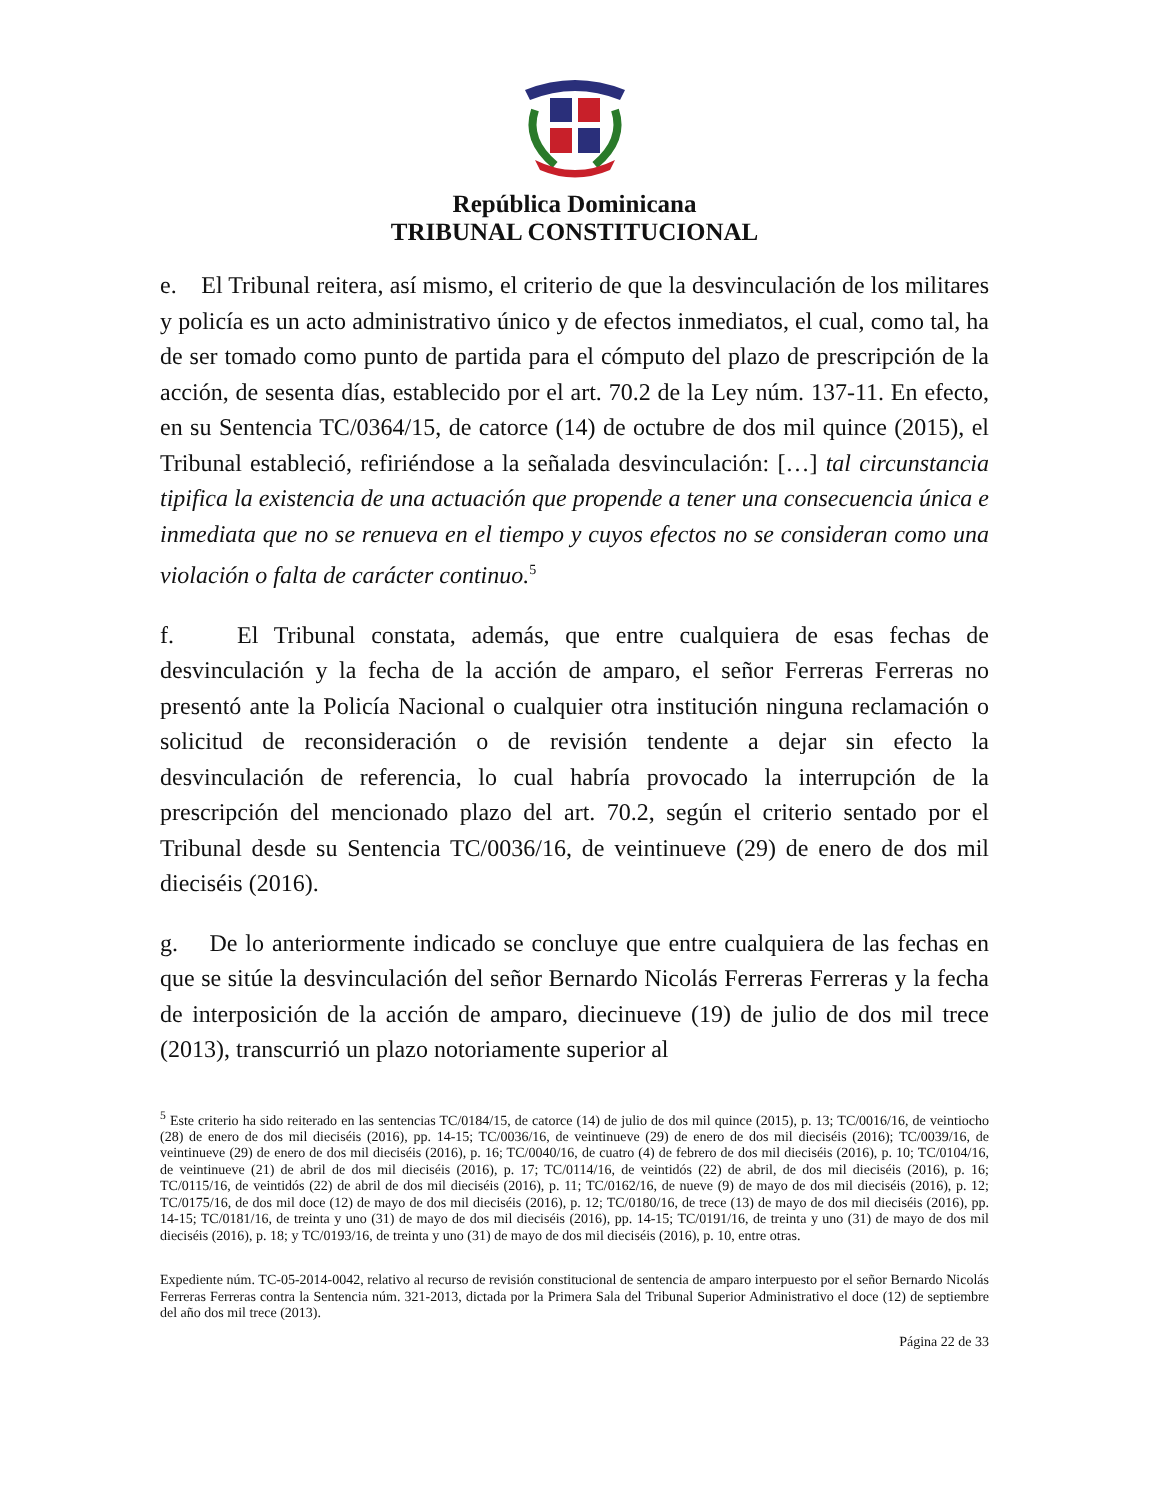República Dominicana
TRIBUNAL CONSTITUCIONAL
e. El Tribunal reitera, así mismo, el criterio de que la desvinculación de los militares y policía es un acto administrativo único y de efectos inmediatos, el cual, como tal, ha de ser tomado como punto de partida para el cómputo del plazo de prescripción de la acción, de sesenta días, establecido por el art. 70.2 de la Ley núm. 137-11. En efecto, en su Sentencia TC/0364/15, de catorce (14) de octubre de dos mil quince (2015), el Tribunal estableció, refiriéndose a la señalada desvinculación: […] tal circunstancia tipifica la existencia de una actuación que propende a tener una consecuencia única e inmediata que no se renueva en el tiempo y cuyos efectos no se consideran como una violación o falta de carácter continuo.<sup>5</sup>
f. El Tribunal constata, además, que entre cualquiera de esas fechas de desvinculación y la fecha de la acción de amparo, el señor Ferreras Ferreras no presentó ante la Policía Nacional o cualquier otra institución ninguna reclamación o solicitud de reconsideración o de revisión tendente a dejar sin efecto la desvinculación de referencia, lo cual habría provocado la interrupción de la prescripción del mencionado plazo del art. 70.2, según el criterio sentado por el Tribunal desde su Sentencia TC/0036/16, de veintinueve (29) de enero de dos mil dieciséis (2016).
g. De lo anteriormente indicado se concluye que entre cualquiera de las fechas en que se sitúe la desvinculación del señor Bernardo Nicolás Ferreras Ferreras y la fecha de interposición de la acción de amparo, diecinueve (19) de julio de dos mil trece (2013), transcurrió un plazo notoriamente superior al
<sup>5</sup> Este criterio ha sido reiterado en las sentencias TC/0184/15, de catorce (14) de julio de dos mil quince (2015), p. 13; TC/0016/16, de veintiocho (28) de enero de dos mil dieciséis (2016), pp. 14-15; TC/0036/16, de veintinueve (29) de enero de dos mil dieciséis (2016); TC/0039/16, de veintinueve (29) de enero de dos mil dieciséis (2016), p. 16; TC/0040/16, de cuatro (4) de febrero de dos mil dieciséis (2016), p. 10; TC/0104/16, de veintinueve (21) de abril de dos mil dieciséis (2016), p. 17; TC/0114/16, de veintidós (22) de abril, de dos mil dieciséis (2016), p. 16; TC/0115/16, de veintidós (22) de abril de dos mil dieciséis (2016), p. 11; TC/0162/16, de nueve (9) de mayo de dos mil dieciséis (2016), p. 12; TC/0175/16, de dos mil doce (12) de mayo de dos mil dieciséis (2016), p. 12; TC/0180/16, de trece (13) de mayo de dos mil dieciséis (2016), pp. 14-15; TC/0181/16, de treinta y uno (31) de mayo de dos mil dieciséis (2016), pp. 14-15; TC/0191/16, de treinta y uno (31) de mayo de dos mil dieciséis (2016), p. 18; y TC/0193/16, de treinta y uno (31) de mayo de dos mil dieciséis (2016), p. 10, entre otras.
Expediente núm. TC-05-2014-0042, relativo al recurso de revisión constitucional de sentencia de amparo interpuesto por el señor Bernardo Nicolás Ferreras Ferreras contra la Sentencia núm. 321-2013, dictada por la Primera Sala del Tribunal Superior Administrativo el doce (12) de septiembre del año dos mil trece (2013).
Página 22 de 33